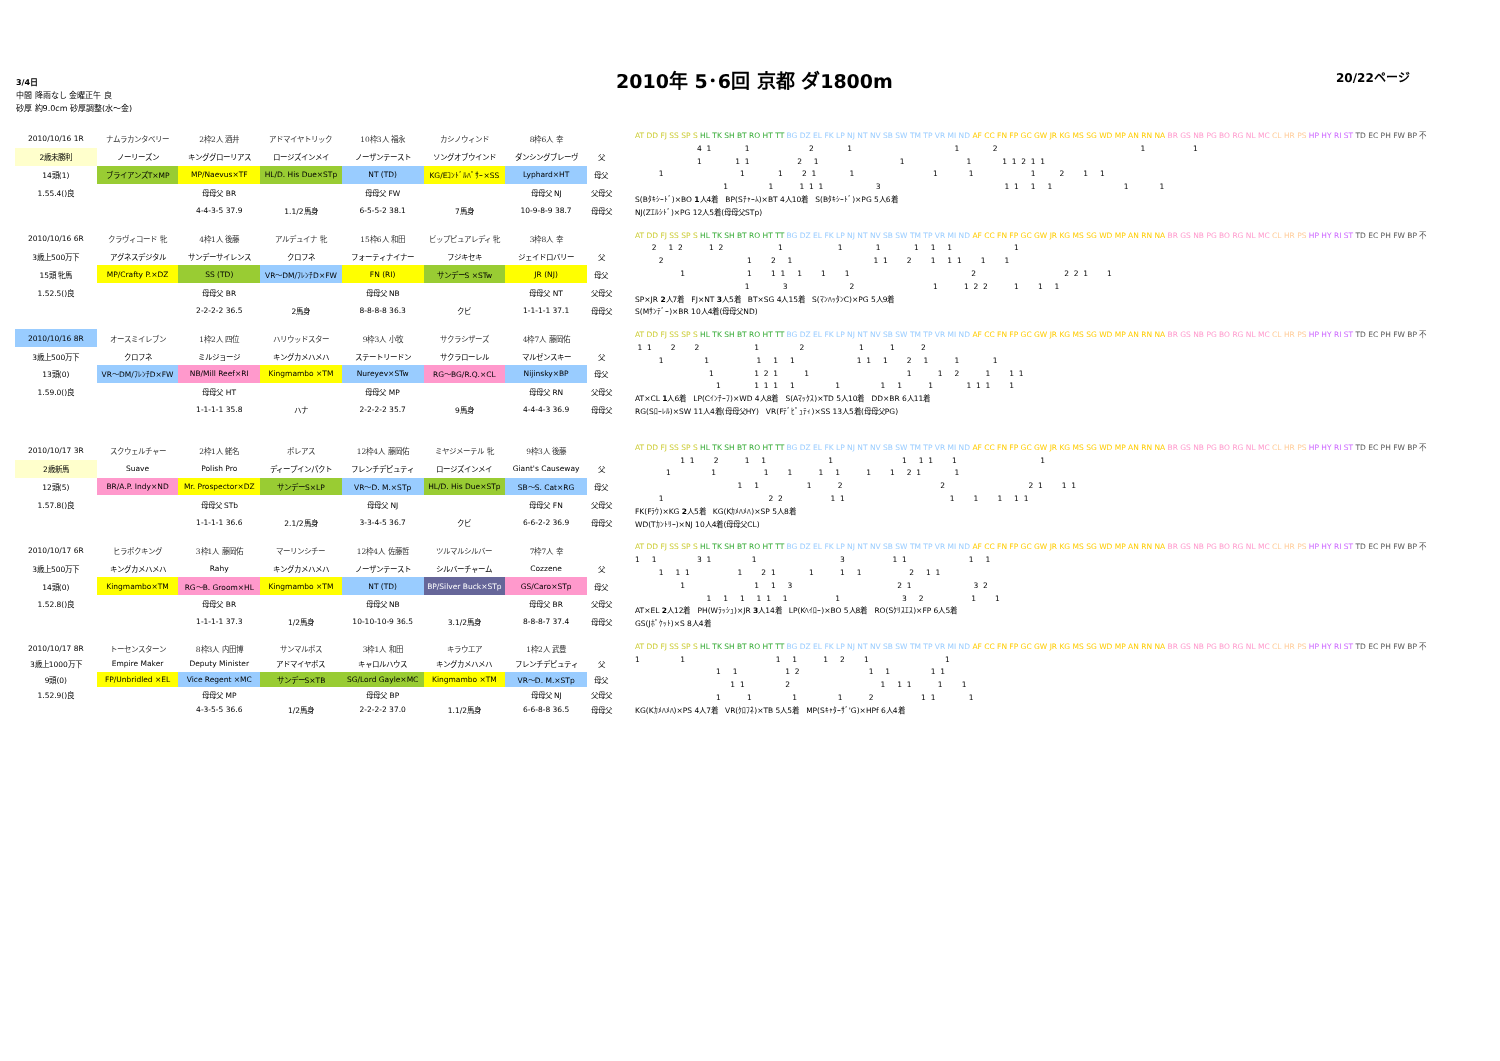3/4日
中間 降雨なし 金曜正午 良
砂厚 約9.0cm 砂厚調整(水～金)
2010年 5･6回 京都 ダ1800m
20/22ページ
| 2010/10/16 1R | ナムラカンタベリー | 2枠2人 酒井 | アドマイヤトリック | 10枠3人 福永 | カシノウィンド | 8枠6人 幸 | |
| 2歳未勝利 | ノーリーズン | キンググローリアス | ロージズインメイ | ノーザンテースト | ソングオブウインド | ダンシングブレーヴ | 父 |
| 14頭(1) | ブライアンズT×MP | MP/Naevus×TF | HL/D. His Due×STp | NT (TD) | KG/Eｺﾝﾄﾞﾙﾊﾟｻｰ×SS | Lyphard×HT | 母父 |
| 1.55.4()良 | | 母母父 BR | | 母母父 FW | | 母母父 NJ | 父母父 |
| | | 4-4-3-5 37.9 | 1.1/2馬身 | 6-5-5-2 38.1 | 7馬身 | 10-9-8-9 38.7 | 母母父 |
AT DD FJ SS SP S HL TK SH BT RO HT TT BG DZ EL FK LP NJ NT NV SB SW TM TP VR MI ND AF CC FN FP GC GW JR KG MS SG WD MP AN RN NA BR GS NB PG BO RG NL MC CL HR PS HP HY RI ST TD EC PH FW BP 不
4 1 1 2 1 1 2 1 1
1 1 1 2 1 1 1 1 1 2 1 1
1 1 1 2 1 1 1 1 1 2 1 1
1 1 1 1 1 3 1 1 1 1 1 1
S(Bﾀｷｼｰﾄﾞ)×BO 1人4着　BP(Sﾁｬｰﾑ)×BT 4人10着　S(Bﾀｷｼｰﾄﾞ)×PG 5人6着
NJ(Zｴﾙｼﾄﾞ)×PG 12人5着(母母父STp)
| 2010/10/16 6R | クラヴィコード 牝 | 4枠1人 後藤 | アルデュイナ 牝 | 15枠6人 和田 | ビップピュアレディ 牝 | 3枠8人 幸 | |
| 3歳上500万下 | アグネスデジタル | サンデーサイレンス | クロフネ | フォーティナイナー | フジキセキ | ジェイドロバリー | 父 |
| 15頭 牝馬 | MP/Crafty P.×DZ | SS (TD) | VR～DM/ﾌﾚﾝﾁD×FW | FN (RI) | サンデーS ×STw | JR (NJ) | 母父 |
| 1.52.5()良 | | 母母父 BR | | 母母父 NB | | 母母父 NT | 父母父 |
| | | 2-2-2-2 36.5 | 2馬身 | 8-8-8-8 36.3 | クビ | 1-1-1-1 37.1 | 母母父 |
AT DD FJ SS SP S HL TK SH BT RO HT TT BG DZ EL FK LP NJ NT NV SB SW TM TP VR MI ND AF CC FN FP GC GW JR KG MS SG WD MP AN RN NA BR GS NB PG BO RG NL MC CL HR PS HP HY RI ST TD EC PH FW BP 不
2 1 2 1 2 1 1 1 1 1 1 1
2 1 2 1 1 1 2 1 1 1 1 1
1 1 1 1 1 1 1 2 2 2 1 1
1 3 2 1 1 2 2 1 1 1
SP×JR 2人7着　FJ×NT 3人5着　BT×SG 4人15着　S(ﾏﾝﾊｯﾀﾝC)×PG 5人9着
S(Mｻﾝﾃﾞｰ)×BR 10人4着(母母父ND)
| 2010/10/16 8R | オースミイレブン | 1枠2人 四位 | ハリウッドスター | 9枠3人 小牧 | サクラシザーズ | 4枠7人 藤岡佑 | |
| 3歳上500万下 | クロフネ | ミルジョージ | キングカメハメハ | ステートリードン | サクラローレル | マルゼンスキー | 父 |
| 13頭(0) | VR～DM/ﾌﾚﾝﾁD×FW | NB/Mill Reef×RI | Kingmambo ×TM | Nureyev×STw | RG～BG/R.Q.×CL | Nijinsky×BP | 母父 |
| 1.59.0()良 | | 母母父 HT | | 母母父 MP | | 母母父 RN | 父母父 |
| | | 1-1-1-1 35.8 | ハナ | 2-2-2-2 35.7 | 9馬身 | 4-4-4-3 36.9 | 母母父 |
AT DD FJ SS SP S HL TK SH BT RO HT TT BG DZ EL FK LP NJ NT NV SB SW TM TP VR MI ND AF CC FN FP GC GW JR KG MS SG WD MP AN RN NA BR GS NB PG BO RG NL MC CL HR PS HP HY RI ST TD EC PH FW BP 不
1 1 2 2 1 2 1 1 2
1 1 1 1 1 1 1 1 2 1 1 1
1 1 2 1 1 1 1 2 1 1 1
1 1 1 1 1 1 1 1 1 1 1 1 1
AT×CL 1人6着　LP(Cｲﾝﾁｰﾌ)×WD 4人8着　S(Aﾏｯｸｽ)×TD 5人10着　DD×BR 6人11着
RG(Sﾛｰﾚﾙ)×SW 11人4着(母母父HY)　VR(Fﾃﾞﾋﾟｭﾃｨ)×SS 13人5着(母母父PG)
| 2010/10/17 3R | スクウェルチャー | 2枠1人 蛯名 | ボレアス | 12枠4人 藤岡佑 | ミヤジメーテル 牝 | 9枠3人 後藤 | |
| 2歳新馬 | Suave | Polish Pro | ディープインパクト | フレンチデピュティ | ロージズインメイ | Giant's Causeway | 父 |
| 12頭(5) | BR/A.P. Indy×ND | Mr. Prospector×DZ | サンデーS×LP | VR～D. M.×STp | HL/D. His Due×STp | SB～S. Cat×RG | 母父 |
| 1.57.8()良 | | 母母父 STb | | 母母父 NJ | | 母母父 FN | 父母父 |
| | | 1-1-1-1 36.6 | 2.1/2馬身 | 3-3-4-5 36.7 | クビ | 6-6-2-2 36.9 | 母母父 |
AT DD FJ SS SP S HL TK SH BT RO HT TT BG DZ EL FK LP NJ NT NV SB SW TM TP VR MI ND AF CC FN FP GC GW JR KG MS SG WD MP AN RN NA BR GS NB PG BO RG NL MC CL HR PS HP HY RI ST TD EC PH FW BP 不
1 1 2 1 1 1 1 1 1 1 1
1 1 1 1 1 1 1 1 2 1 1
1 1 1 2 2 2 1 1 1
1 2 2 1 1 1 1 1 1 1
FK(Fﾗｳ)×KG 2人5着　KG(Kｶﾒﾊﾒﾊ)×SP 5人8着
WD(Tｶﾝﾄﾘｰ)×NJ 10人4着(母母父CL)
| 2010/10/17 6R | ヒラボクキング | 3枠1人 藤岡佑 | マーリンシチー | 12枠4人 佐藤哲 | ツルマルシルバー | 7枠7人 幸 | |
| 3歳上500万下 | キングカメハメハ | Rahy | キングカメハメハ | ノーザンテースト | シルバーチャーム | Cozzene | 父 |
| 14頭(0) | Kingmambo×TM | RG～B. Groom×HL | Kingmambo ×TM | NT (TD) | BP/Silver Buck×STp | GS/Caro×STp | 母父 |
| 1.52.8()良 | | 母母父 BR | | 母母父 NB | | 母母父 BR | 父母父 |
| | | 1-1-1-1 37.3 | 1/2馬身 | 10-10-10-9 36.5 | 3.1/2馬身 | 8-8-8-7 37.4 | 母母父 |
AT DD FJ SS SP S HL TK SH BT RO HT TT BG DZ EL FK LP NJ NT NV SB SW TM TP VR MI ND AF CC FN FP GC GW JR KG MS SG WD MP AN RN NA BR GS NB PG BO RG NL MC CL HR PS HP HY RI ST TD EC PH FW BP 不
1 1 3 1 1 3 1 1 1 1
1 1 1 1 2 1 1 1 1 2 1 1
1 1 1 3 2 1 3 2
1 1 1 1 1 1 1 3 2 1 1
AT×EL 2人12着　PH(Wﾗｯｼｭ)×JR 3人14着　LP(Kﾍｲﾛｰ)×BO 5人8着　RO(Sｸﾘｽｴｽ)×FP 6人5着
GS(Jﾎﾟｹｯﾄ)×S 8人4着
| 2010/10/17 8R | トーセンスターン | 8枠3人 内田博 | サンマルボス | 3枠1人 和田 | キラウエア | 1枠2人 武豊 | |
| 3歳上1000万下 | Empire Maker | Deputy Minister | アドマイヤボス | キャロルハウス | キングカメハメハ | フレンチデピュティ | 父 |
| 9頭(0) | FP/Unbridled ×EL | Vice Regent ×MC | サンデーS×TB | SG/Lord Gayle×MC | Kingmambo ×TM | VR～D. M.×STp | 母父 |
| 1.52.9()良 | | 母母父 MP | | 母母父 BP | | 母母父 NJ | 父母父 |
| | | 4-3-5-5 36.6 | 1/2馬身 | 2-2-2-2 37.0 | 1.1/2馬身 | 6-6-8-8 36.5 | 母母父 |
AT DD FJ SS SP S HL TK SH BT RO HT TT BG DZ EL FK LP NJ NT NV SB SW TM TP VR MI ND AF CC FN FP GC GW JR KG MS SG WD MP AN RN NA BR GS NB PG BO RG NL MC CL HR PS HP HY RI ST TD EC PH FW BP 不
1 1 1 1 1 2 1 1
1 1 1 2 1 1 1 1
1 1 2 1 1 1 1 1
1 1 1 1 2 1 1 1
KG(Kｶﾒﾊﾒﾊ)×PS 4人7着　VR(ｸﾛﾌﾈ)×TB 5人5着　MP(Sｷｬﾀｰｻﾞ'G)×HPf 6人4着